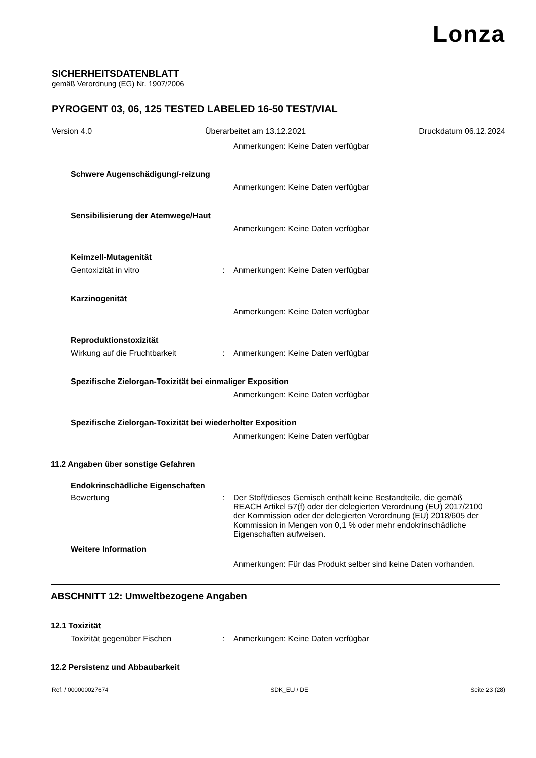Lonza
SICHERHEITSDATENBLATT
gemäß Verordnung (EG) Nr. 1907/2006
PYROGENT 03, 06, 125 TESTED LABELED 16-50 TEST/VIAL
Version 4.0 Überarbeitet am 13.12.2021 Druckdatum 06.12.2024
Anmerkungen: Keine Daten verfügbar
Schwere Augenschädigung/-reizung
Anmerkungen: Keine Daten verfügbar
Sensibilisierung der Atemwege/Haut
Anmerkungen: Keine Daten verfügbar
Keimzell-Mutagenität
Gentoxizität in vitro : Anmerkungen: Keine Daten verfügbar
Karzinogenität
Anmerkungen: Keine Daten verfügbar
Reproduktionstoxizität
Wirkung auf die Fruchtbarkeit : Anmerkungen: Keine Daten verfügbar
Spezifische Zielorgan-Toxizität bei einmaliger Exposition
Anmerkungen: Keine Daten verfügbar
Spezifische Zielorgan-Toxizität bei wiederholter Exposition
Anmerkungen: Keine Daten verfügbar
11.2 Angaben über sonstige Gefahren
Endokrinschädliche Eigenschaften
Bewertung : Der Stoff/dieses Gemisch enthält keine Bestandteile, die gemäß REACH Artikel 57(f) oder der delegierten Verordnung (EU) 2017/2100 der Kommission oder der delegierten Verordnung (EU) 2018/605 der Kommission in Mengen von 0,1 % oder mehr endokrinschädliche Eigenschaften aufweisen.
Weitere Information
Anmerkungen: Für das Produkt selber sind keine Daten vorhanden.
ABSCHNITT 12: Umweltbezogene Angaben
12.1 Toxizität
Toxizität gegenüber Fischen : Anmerkungen: Keine Daten verfügbar
12.2 Persistenz und Abbaubarkeit
Ref. / 000000027674 SDK_EU / DE Seite 23 (28)